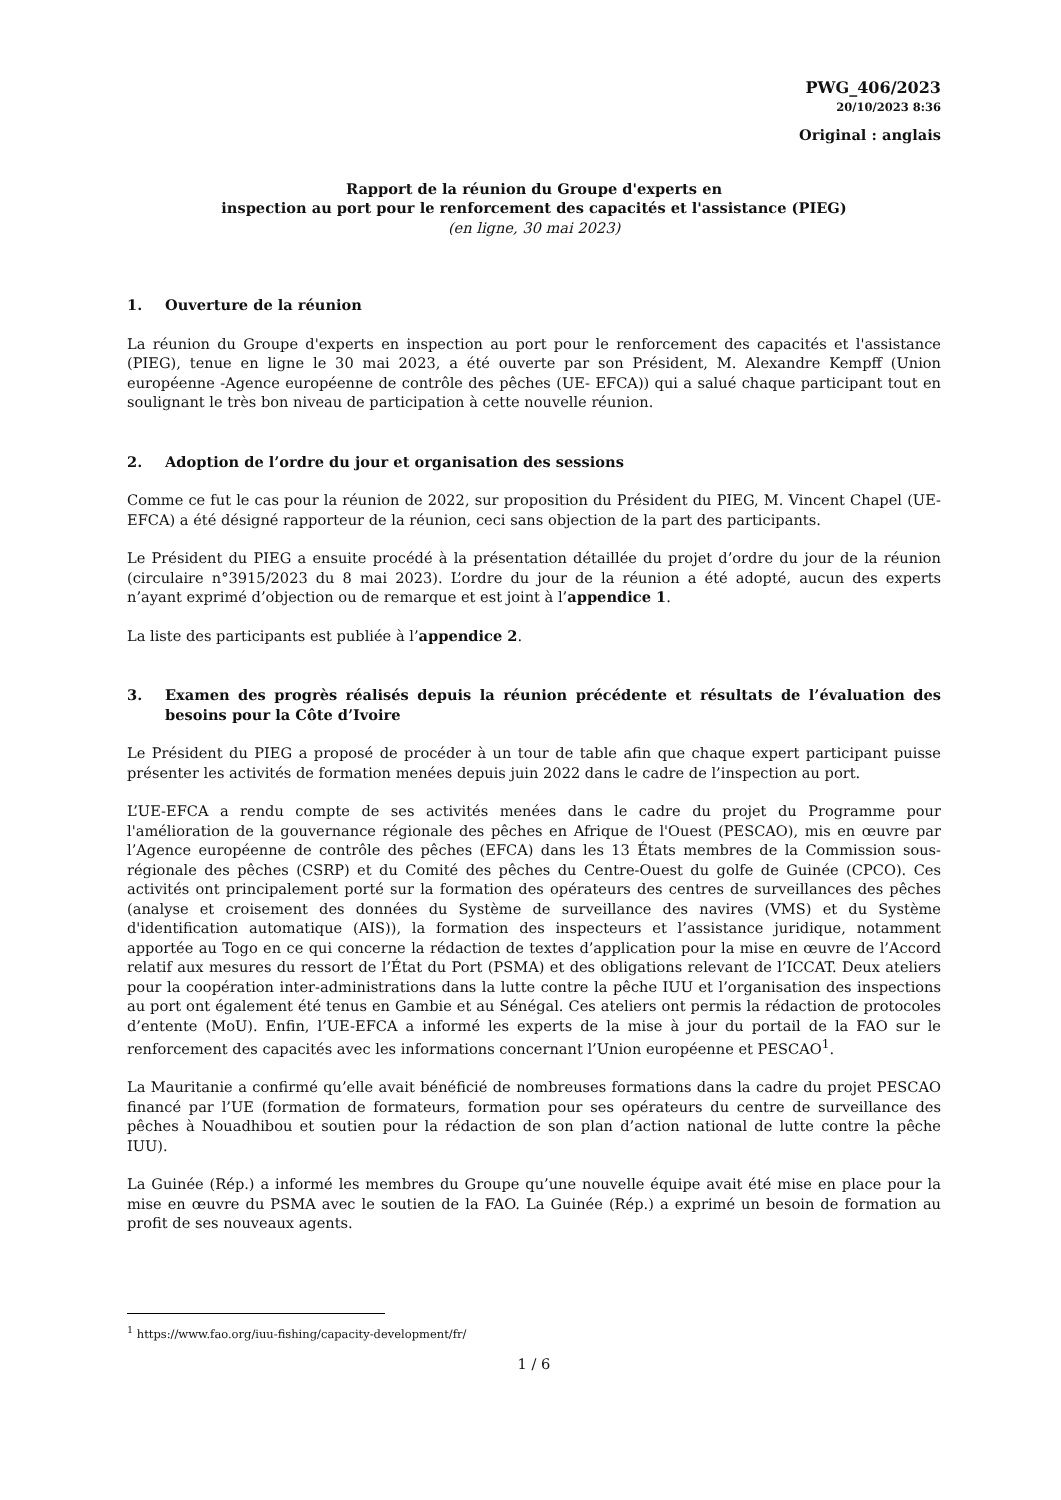PWG_406/2023
20/10/2023 8:36
Original : anglais
Rapport de la réunion du Groupe d'experts en
inspection au port pour le renforcement des capacités et l'assistance (PIEG)
(en ligne, 30 mai 2023)
1. Ouverture de la réunion
La réunion du Groupe d'experts en inspection au port pour le renforcement des capacités et l'assistance (PIEG), tenue en ligne le 30 mai 2023, a été ouverte par son Président, M. Alexandre Kempff (Union européenne -Agence européenne de contrôle des pêches (UE- EFCA)) qui a salué chaque participant tout en soulignant le très bon niveau de participation à cette nouvelle réunion.
2. Adoption de l’ordre du jour et organisation des sessions
Comme ce fut le cas pour la réunion de 2022, sur proposition du Président du PIEG, M. Vincent Chapel (UE-EFCA) a été désigné rapporteur de la réunion, ceci sans objection de la part des participants.
Le Président du PIEG a ensuite procédé à la présentation détaillée du projet d’ordre du jour de la réunion (circulaire n°3915/2023 du 8 mai 2023). L’ordre du jour de la réunion a été adopté, aucun des experts n’ayant exprimé d’objection ou de remarque et est joint à l’appendice 1.
La liste des participants est publiée à l’appendice 2.
3. Examen des progrès réalisés depuis la réunion précédente et résultats de l’évaluation des besoins pour la Côte d’Ivoire
Le Président du PIEG a proposé de procéder à un tour de table afin que chaque expert participant puisse présenter les activités de formation menées depuis juin 2022 dans le cadre de l’inspection au port.
L’UE-EFCA a rendu compte de ses activités menées dans le cadre du projet du Programme pour l'amélioration de la gouvernance régionale des pêches en Afrique de l'Ouest (PESCAO), mis en œuvre par l’Agence européenne de contrôle des pêches (EFCA) dans les 13 États membres de la Commission sous-régionale des pêches (CSRP) et du Comité des pêches du Centre-Ouest du golfe de Guinée (CPCO). Ces activités ont principalement porté sur la formation des opérateurs des centres de surveillances des pêches (analyse et croisement des données du Système de surveillance des navires (VMS) et du Système d'identification automatique (AIS)), la formation des inspecteurs et l’assistance juridique, notamment apportée au Togo en ce qui concerne la rédaction de textes d’application pour la mise en œuvre de l’Accord relatif aux mesures du ressort de l’État du Port (PSMA) et des obligations relevant de l’ICCAT. Deux ateliers pour la coopération inter-administrations dans la lutte contre la pêche IUU et l’organisation des inspections au port ont également été tenus en Gambie et au Sénégal. Ces ateliers ont permis la rédaction de protocoles d’entente (MoU). Enfin, l’UE-EFCA a informé les experts de la mise à jour du portail de la FAO sur le renforcement des capacités avec les informations concernant l’Union européenne et PESCAO<sup>1</sup>.
La Mauritanie a confirmé qu’elle avait bénéficié de nombreuses formations dans la cadre du projet PESCAO financé par l’UE (formation de formateurs, formation pour ses opérateurs du centre de surveillance des pêches à Nouadhibou et soutien pour la rédaction de son plan d’action national de lutte contre la pêche IUU).
La Guinée (Rép.) a informé les membres du Groupe qu’une nouvelle équipe avait été mise en place pour la mise en œuvre du PSMA avec le soutien de la FAO. La Guinée (Rép.) a exprimé un besoin de formation au profit de ses nouveaux agents.
<sup>1</sup> https://www.fao.org/iuu-fishing/capacity-development/fr/
1 / 6